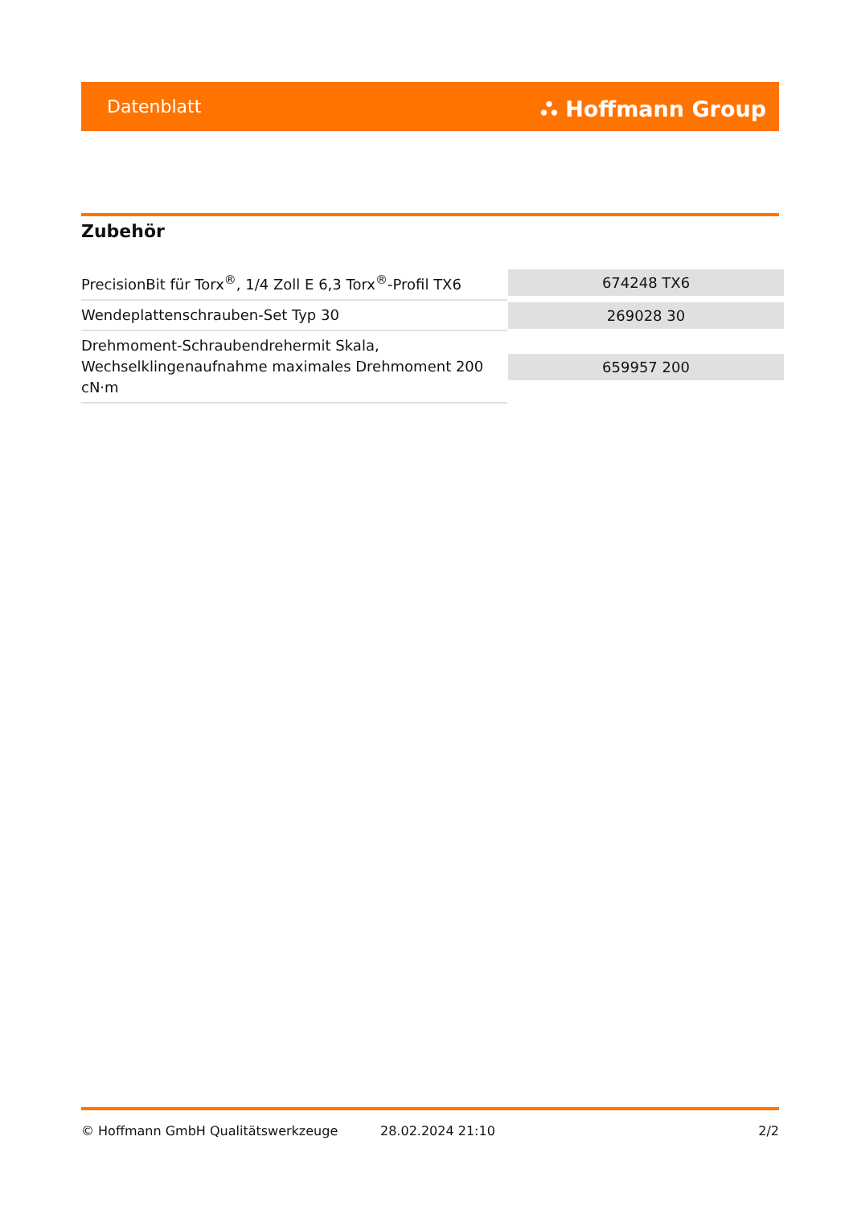Datenblatt ⛬ Hoffmann Group
Zubehör
| PrecisionBit für Torx<sup>®</sup>, 1/4 Zoll E 6,3 Torx<sup>®</sup>-Profil TX6 | 674248 TX6 |
| Wendeplattenschrauben-Set Typ 30 | 269028 30 |
| Drehmoment-Schraubendrehermit Skala, Wechselklingenaufnahme maximales Drehmoment 200 cN·m | 659957 200 |
© Hoffmann GmbH Qualitätswerkzeuge 28.02.2024 21:10 2/2